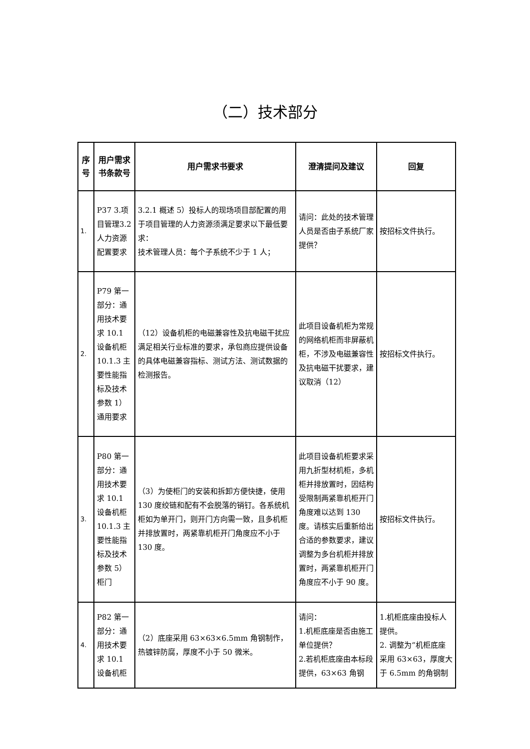（二）技术部分
| 序号 | 用户需求书条款号 | 用户需求书要求 | 澄清提问及建议 | 回复 |
| --- | --- | --- | --- | --- |
| 1. | P37 3.项目管理3.2 人力资源配置要求 | 3.2.1 概述 5）投标人的现场项目部配置的用于项目管理的人力资源须满足要求以下最低要求： 技术管理人员：每个子系统不少于 1 人； | 请问：此处的技术管理人员是否由子系统厂家提供？ | 按招标文件执行。 |
| 2. | P79 第一部分：通用技术要求 10.1 设备机柜 10.1.3 主要性能指标及技术参数 1）通用要求 | （12）设备机柜的电磁兼容性及抗电磁干扰应满足相关行业标准的要求，承包商应提供设备的具体电磁兼容指标、测试方法、测试数据的检测报告。 | 此项目设备机柜为常规的网络机柜而非屏蔽机柜，不涉及电磁兼容性及抗电磁干扰要求，建议取消（12） | 按招标文件执行。 |
| 3. | P80 第一部分：通用技术要求 10.1 设备机柜 10.1.3 主要性能指标及技术参数 5）柜门 | （3）为使柜门的安装和拆卸方便快捷，使用 130 度绞链和配有不会脱落的销钉。各系统机柜如为单开门，则开门方向需一致，且多机柜并排放置时，两紧靠机柜开门角度应不小于 130 度。 | 此项目设备机柜要求采用九折型材机柜，多机柜并排放置时，因结构受限制两紧靠机柜开门角度难以达到 130 度。请核实后重新给出合适的参数要求，建议调整为多台机柜并排放置时，两紧靠机柜开门角度应不小于 90 度。 | 按招标文件执行。 |
| 4. | P82 第一部分：通用技术要求 10.1 设备机柜 | （2）底座采用 63×63×6.5mm 角钢制作，热镀锌防腐，厚度不小于 50 微米。 | 请问： 1.机柜底座是否由施工单位提供？ 2.若机柜底座由本标段提供，63×63 角钢 | 1.机柜底座由投标人提供。 2. 调整为“机柜底座采用 63×63，厚度大于 6.5mm 的角钢制 |